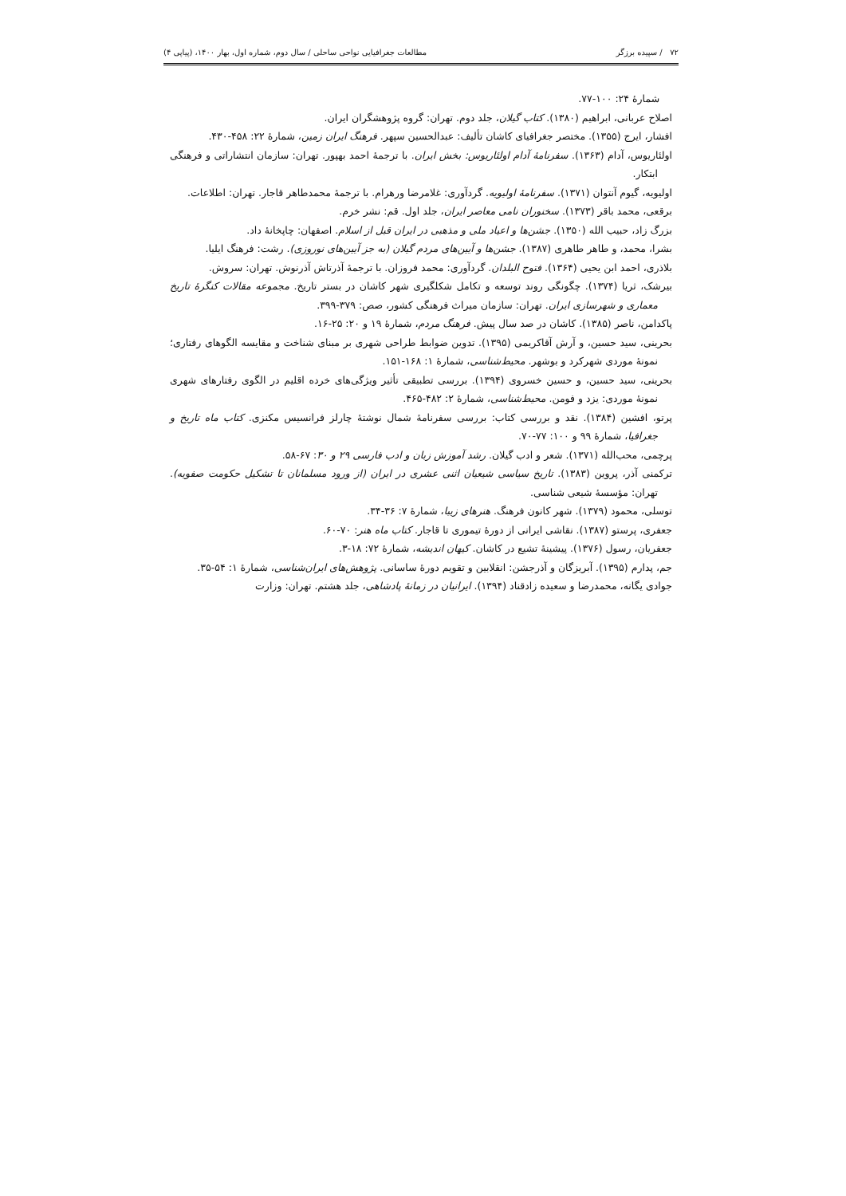۷۲ / سپیده برزگر مطالعات جغرافیایی نواحی ساحلی / سال دوم، شماره اول، بهار ۱۴۰۰، (پیاپی ۴)
شمارۀ ۲۴: ۱۰۰-۷۷.
اصلاح عربانی، ابراهیم (۱۳۸۰). کتاب گیلان، جلد دوم. تهران: گروه پژوهشگران ایران.
افشار، ایرج (۱۳۵۵). مختصر جغرافیای کاشان تألیف: عبدالحسین سپهر. فرهنگ ایران زمین، شمارۀ ۲۲: ۴۵۸-۴۳۰.
اولئاریوس، آدام (۱۳۶۳). سفرنامۀ آدام اولئاریوس: بخش ایران. با ترجمۀ احمد بهپور. تهران: سازمان انتشاراتی و فرهنگی ابتکار.
اولیویه، گیوم آنتوان (۱۳۷۱). سفرنامۀ اولیویه. گردآوری: غلامرضا ورهرام. با ترجمۀ محمدطاهر قاجار. تهران: اطلاعات.
برقعی، محمد باقر (۱۳۷۳). سخنوران نامی معاصر ایران، جلد اول. قم: نشر خرم.
بزرگ زاد، حبیب الله (۱۳۵۰). جشن‌ها و اعیاد ملی و مذهبی در ایران قبل از اسلام. اصفهان: چاپخانۀ داد.
بشرا، محمد، و طاهر طاهری (۱۳۸۷). جشن‌ها و آیین‌های مردم گیلان (به جز آیین‌های نوروزی). رشت: فرهنگ ایلیا.
بلاذری، احمد ابن یحیی (۱۳۶۴). فتوح البلدان. گردآوری: محمد فروزان. با ترجمۀ آذرتاش آذرنوش. تهران: سروش.
بیرشک، ثریا (۱۳۷۴). چگونگی روند توسعه و تکامل شکلگیری شهر کاشان در بستر تاریخ. مجموعه مقالات کنگرۀ تاریخ معماری و شهرسازی ایران. تهران: سازمان میراث فرهنگی کشور، صص: ۳۷۹-۳۹۹.
پاکدامن، ناصر (۱۳۸۵). کاشان در صد سال پیش. فرهنگ مردم، شمارۀ ۱۹ و ۲۰: ۲۵-۱۶.
بحرینی، سید حسین، و آرش آقاکریمی (۱۳۹۵). تدوین ضوابط طراحی شهری بر مبنای شناخت و مقایسه الگوهای رفتاری؛ نمونۀ موردی شهرکرد و بوشهر. محیط‌شناسی، شمارۀ ۱: ۱۶۸-۱۵۱.
بحرینی، سید حسین، و حسین خسروی (۱۳۹۴). بررسی تطبیقی تأثیر ویژگی‌های خرده اقلیم در الگوی رفتارهای شهری نمونۀ موردی: یزد و فومن. محیط‌شناسی، شمارۀ ۲: ۴۸۲-۴۶۵.
پرتو، افشین (۱۳۸۴). نقد و بررسی کتاب: بررسی سفرنامۀ شمال نوشتۀ چارلز فرانسیس مکنزی. کتاب ماه تاریخ و جغرافیا، شمارۀ ۹۹ و ۱۰۰: ۷۷-۷۰.
پرچمی، محب‌الله (۱۳۷۱). شعر و ادب گیلان. رشد آموزش زبان و ادب فارسی ۲۹ و ۳۰: ۶۷-۵۸.
ترکمنی آذر، پروین (۱۳۸۳). تاریخ سیاسی شیعیان اثنی عشری در ایران (از ورود مسلمانان تا تشکیل حکومت صفویه). تهران: مؤسسۀ شیعی شناسی.
توسلی، محمود (۱۳۷۹). شهر کانون فرهنگ. هنرهای زیبا، شمارۀ ۷: ۳۶-۳۴.
جعفری، پرستو (۱۳۸۷). نقاشی ایرانی از دورۀ تیموری تا قاجار. کتاب ماه هنر: ۷۰-۶۰.
جعفریان، رسول (۱۳۷۶). پیشینۀ تشیع در کاشان. کیهان اندیشه، شمارۀ ۷۲: ۱۸-۳.
جم، پدارم (۱۳۹۵). آبریزگان و آذرجشن: انقلابین و تقویم دورۀ ساسانی. پژوهش‌های ایران‌شناسی، شمارۀ ۱: ۵۴-۳۵.
جوادی یگانه، محمدرضا و سعیده زادقناد (۱۳۹۴). ایرانیان در زمانۀ پادشاهی، جلد هشتم. تهران: وزارت